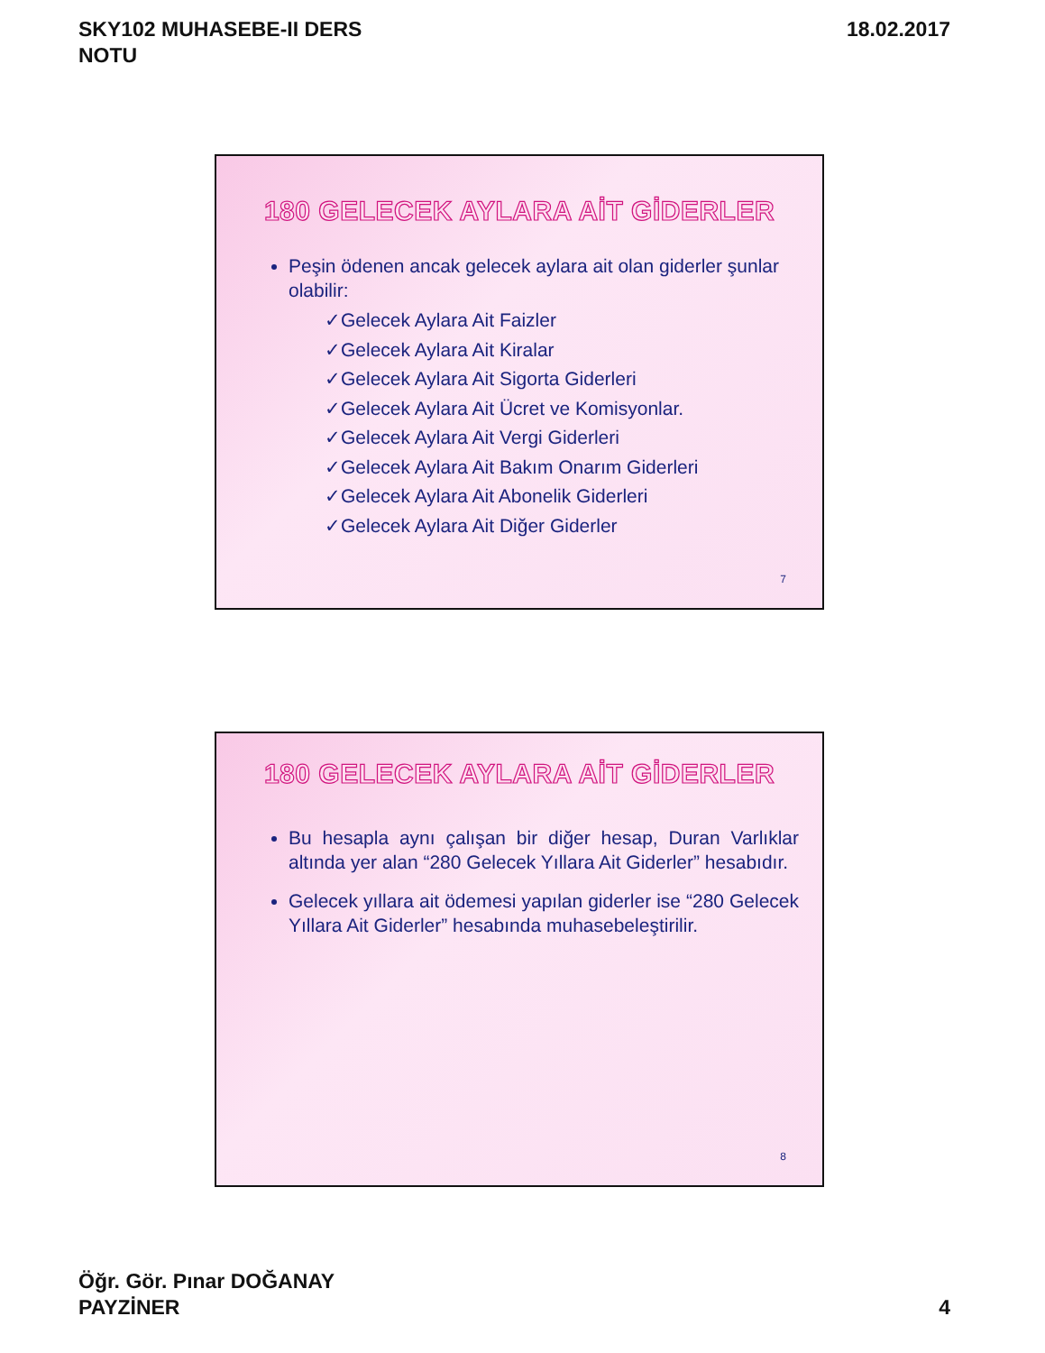SKY102 MUHASEBE-II DERS
NOTU
18.02.2017
180 GELECEK AYLARA AİT GİDERLER
Peşin ödenen ancak gelecek aylara ait olan giderler şunlar olabilir:
✓Gelecek Aylara Ait Faizler
✓Gelecek Aylara Ait Kiralar
✓Gelecek Aylara Ait Sigorta Giderleri
✓Gelecek Aylara Ait Ücret ve Komisyonlar.
✓Gelecek Aylara Ait Vergi Giderleri
✓Gelecek Aylara Ait Bakım Onarım Giderleri
✓Gelecek Aylara Ait Abonelik Giderleri
✓Gelecek Aylara Ait Diğer Giderler
7
180 GELECEK AYLARA AİT GİDERLER
Bu hesapla aynı çalışan bir diğer hesap, Duran Varlıklar altında yer alan “280 Gelecek Yıllara Ait Giderler” hesabıdır.
Gelecek yıllara ait ödemesi yapılan giderler ise “280 Gelecek Yıllara Ait Giderler” hesabında muhasebeleştirilir.
8
Öğr. Gör. Pınar DOĞANAY
PAYZİNER
4